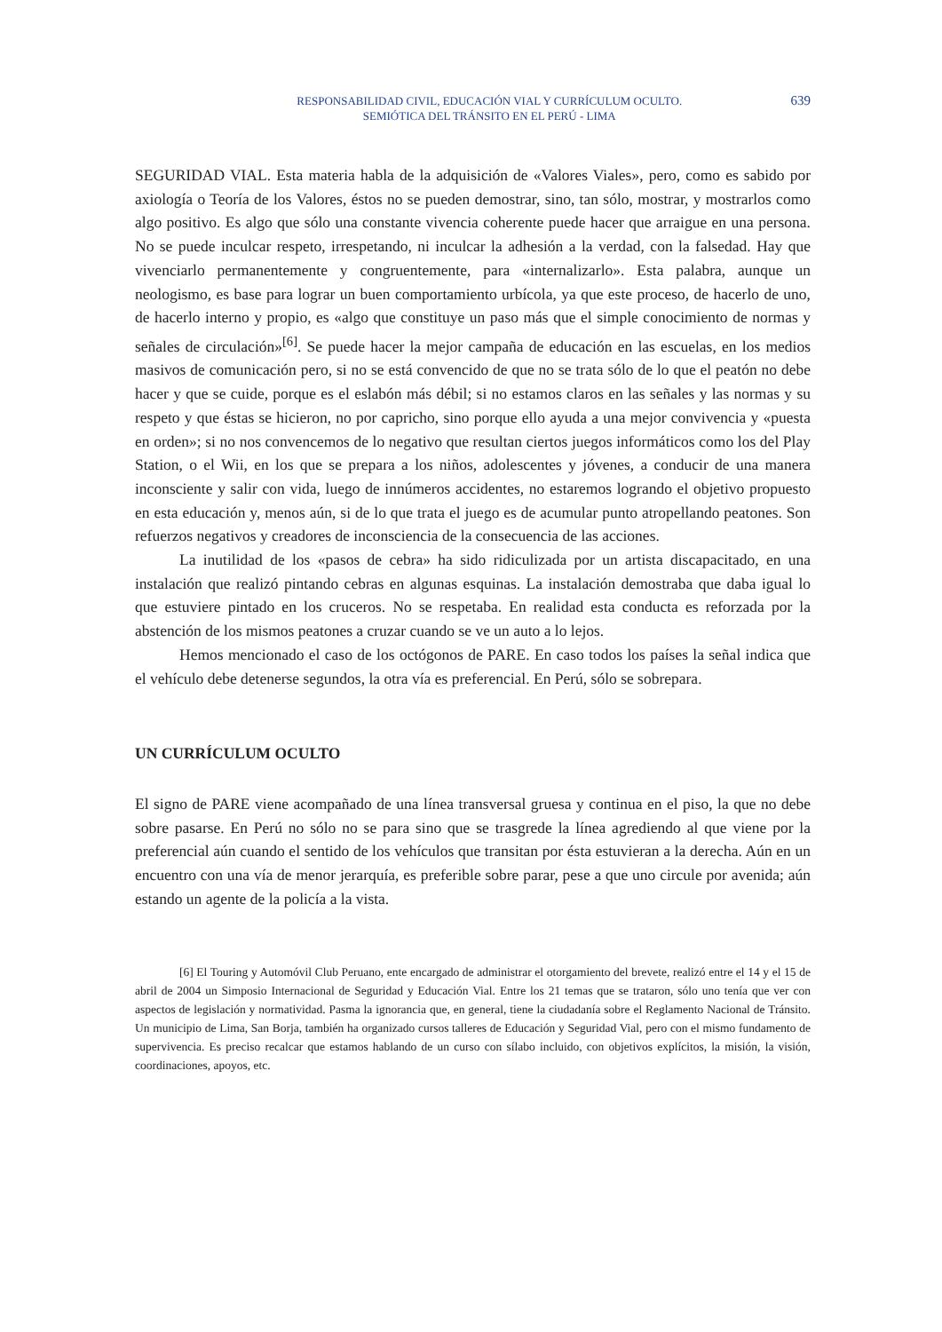RESPONSABILIDAD CIVIL, EDUCACIÓN VIAL Y CURRÍCULUM OCULTO.
SEMIÓTICA DEL TRÁNSITO EN EL PERÚ - LIMA
639
SEGURIDAD VIAL. Esta materia habla de la adquisición de «Valores Viales», pero, como es sabido por axiología o Teoría de los Valores, éstos no se pueden demostrar, sino, tan sólo, mostrar, y mostrarlos como algo positivo. Es algo que sólo una constante vivencia coherente puede hacer que arraigue en una persona. No se puede inculcar respeto, irrespetando, ni inculcar la adhesión a la verdad, con la falsedad. Hay que vivenciarlo permanentemente y congruentemente, para «internalizarlo». Esta palabra, aunque un neologismo, es base para lograr un buen comportamiento urbícola, ya que este proceso, de hacerlo de uno, de hacerlo interno y propio, es «algo que constituye un paso más que el simple conocimiento de normas y señales de circulación»<sup>[6]</sup>. Se puede hacer la mejor campaña de educación en las escuelas, en los medios masivos de comunicación pero, si no se está convencido de que no se trata sólo de lo que el peatón no debe hacer y que se cuide, porque es el eslabón más débil; si no estamos claros en las señales y las normas y su respeto y que éstas se hicieron, no por capricho, sino porque ello ayuda a una mejor convivencia y «puesta en orden»; si no nos convencemos de lo negativo que resultan ciertos juegos informáticos como los del Play Station, o el Wii, en los que se prepara a los niños, adolescentes y jóvenes, a conducir de una manera inconsciente y salir con vida, luego de innúmeros accidentes, no estaremos logrando el objetivo propuesto en esta educación y, menos aún, si de lo que trata el juego es de acumular punto atropellando peatones. Son refuerzos negativos y creadores de inconsciencia de la consecuencia de las acciones.
La inutilidad de los «pasos de cebra» ha sido ridiculizada por un artista discapacitado, en una instalación que realizó pintando cebras en algunas esquinas. La instalación demostraba que daba igual lo que estuviere pintado en los cruceros. No se respetaba. En realidad esta conducta es reforzada por la abstención de los mismos peatones a cruzar cuando se ve un auto a lo lejos.
Hemos mencionado el caso de los octógonos de PARE. En caso todos los países la señal indica que el vehículo debe detenerse segundos, la otra vía es preferencial. En Perú, sólo se sobrepara.
UN CURRÍCULUM OCULTO
El signo de PARE viene acompañado de una línea transversal gruesa y continua en el piso, la que no debe sobre pasarse. En Perú no sólo no se para sino que se trasgrede la línea agrediendo al que viene por la preferencial aún cuando el sentido de los vehículos que transitan por ésta estuvieran a la derecha. Aún en un encuentro con una vía de menor jerarquía, es preferible sobre parar, pese a que uno circule por avenida; aún estando un agente de la policía a la vista.
[6] El Touring y Automóvil Club Peruano, ente encargado de administrar el otorgamiento del brevete, realizó entre el 14 y el 15 de abril de 2004 un Simposio Internacional de Seguridad y Educación Vial. Entre los 21 temas que se trataron, sólo uno tenía que ver con aspectos de legislación y normatividad. Pasma la ignorancia que, en general, tiene la ciudadanía sobre el Reglamento Nacional de Tránsito. Un municipio de Lima, San Borja, también ha organizado cursos talleres de Educación y Seguridad Vial, pero con el mismo fundamento de supervivencia. Es preciso recalcar que estamos hablando de un curso con sílabo incluido, con objetivos explícitos, la misión, la visión, coordinaciones, apoyos, etc.